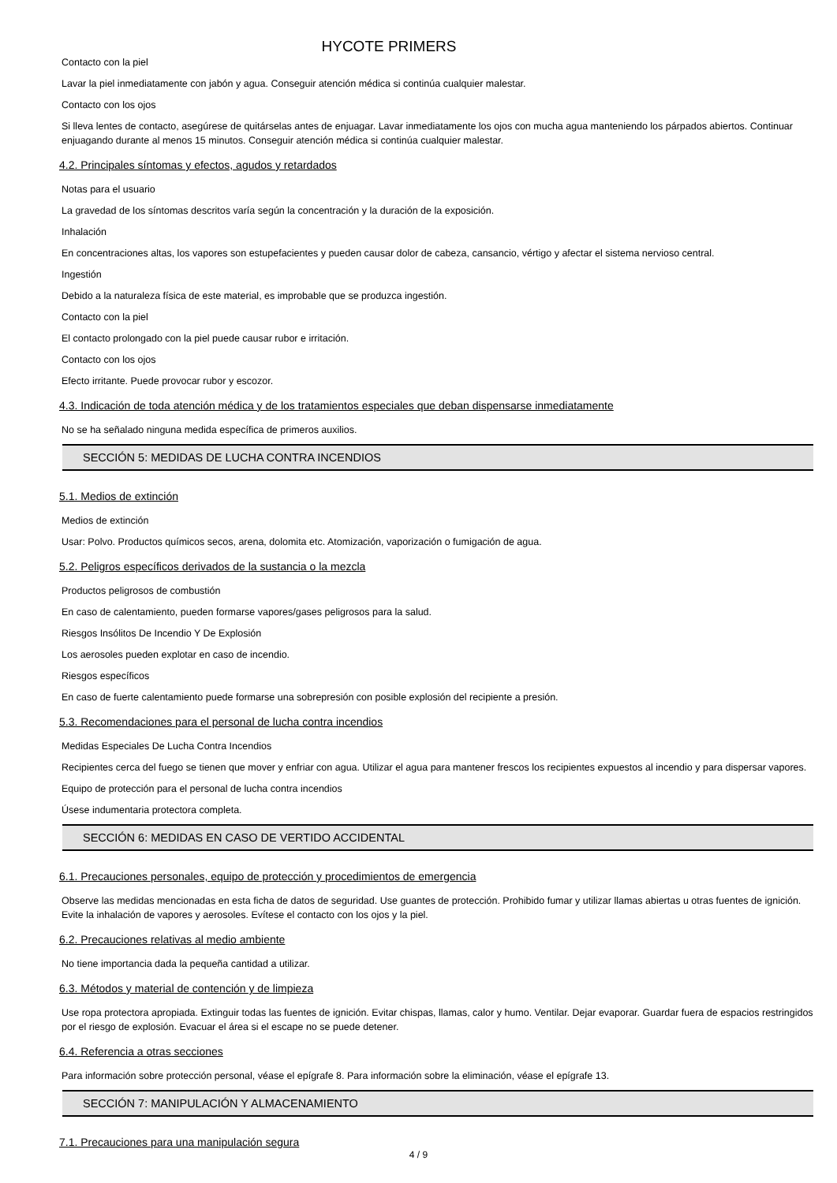HYCOTE PRIMERS
Contacto con la piel
Lavar la piel inmediatamente con jabón y agua. Conseguir atención médica si continúa cualquier malestar.
Contacto con los ojos
Si lleva lentes de contacto, asegúrese de quitárselas antes de enjuagar. Lavar inmediatamente los ojos con mucha agua manteniendo los párpados abiertos. Continuar enjuagando durante al menos 15 minutos. Conseguir atención médica si continúa cualquier malestar.
4.2. Principales síntomas y efectos, agudos y retardados
Notas para el usuario
La gravedad de los síntomas descritos varía según la concentración y la duración de la exposición.
Inhalación
En concentraciones altas, los vapores son estupefacientes y pueden causar dolor de cabeza, cansancio, vértigo y afectar el sistema nervioso central.
Ingestión
Debido a la naturaleza física de este material, es improbable que se produzca ingestión.
Contacto con la piel
El contacto prolongado con la piel puede causar rubor e irritación.
Contacto con los ojos
Efecto irritante. Puede provocar rubor y escozor.
4.3. Indicación de toda atención médica y de los tratamientos especiales que deban dispensarse inmediatamente
No se ha señalado ninguna medida específica de primeros auxilios.
SECCIÓN 5: MEDIDAS DE LUCHA CONTRA INCENDIOS
5.1. Medios de extinción
Medios de extinción
Usar: Polvo. Productos químicos secos, arena, dolomita etc. Atomización, vaporización o fumigación de agua.
5.2. Peligros específicos derivados de la sustancia o la mezcla
Productos peligrosos de combustión
En caso de calentamiento, pueden formarse vapores/gases peligrosos para la salud.
Riesgos Insólitos De Incendio Y De Explosión
Los aerosoles pueden explotar en caso de incendio.
Riesgos específicos
En caso de fuerte calentamiento puede formarse una sobrepresión con posible explosión del recipiente a presión.
5.3. Recomendaciones para el personal de lucha contra incendios
Medidas Especiales De Lucha Contra Incendios
Recipientes cerca del fuego se tienen que mover y enfriar con agua. Utilizar el agua para mantener frescos los recipientes expuestos al incendio y para dispersar vapores.
Equipo de protección para el personal de lucha contra incendios
Úsese indumentaria protectora completa.
SECCIÓN 6: MEDIDAS EN CASO DE VERTIDO ACCIDENTAL
6.1. Precauciones personales, equipo de protección y procedimientos de emergencia
Observe las medidas mencionadas en esta ficha de datos de seguridad. Use guantes de protección. Prohibido fumar y utilizar llamas abiertas u otras fuentes de ignición. Evite la inhalación de vapores y aerosoles. Evítese el contacto con los ojos y la piel.
6.2. Precauciones relativas al medio ambiente
No tiene importancia dada la pequeña cantidad a utilizar.
6.3. Métodos y material de contención y de limpieza
Use ropa protectora apropiada. Extinguir todas las fuentes de ignición. Evitar chispas, llamas, calor y humo. Ventilar. Dejar evaporar. Guardar fuera de espacios restringidos por el riesgo de explosión. Evacuar el área si el escape no se puede detener.
6.4. Referencia a otras secciones
Para información sobre protección personal, véase el epígrafe 8. Para información sobre la eliminación, véase el epígrafe 13.
SECCIÓN 7: MANIPULACIÓN Y ALMACENAMIENTO
7.1. Precauciones para una manipulación segura
4 / 9